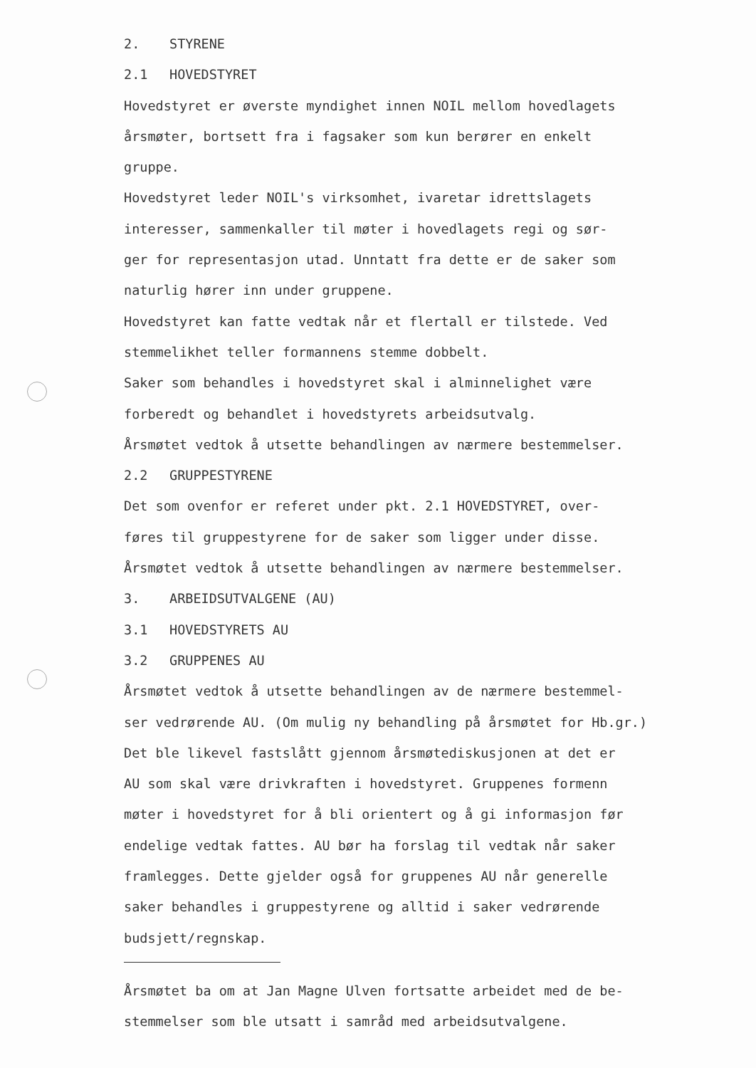2. STYRENE
2.1 HOVEDSTYRET
Hovedstyret er øverste myndighet innen NOIL mellom hovedlagets
årsmøter, bortsett fra i fagsaker som kun berører en enkelt
gruppe.
Hovedstyret leder NOIL's virksomhet, ivaretar idrettslagets
interesser, sammenkaller til møter i hovedlagets regi og sør-
ger for representasjon utad. Unntatt fra dette er de saker som
naturlig hører inn under gruppene.
Hovedstyret kan fatte vedtak når et flertall er tilstede. Ved
stemmelikhet teller formannens stemme dobbelt.
Saker som behandles i hovedstyret skal i alminnelighet være
forberedt og behandlet i hovedstyrets arbeidsutvalg.
Årsmøtet vedtok å utsette behandlingen av nærmere bestemmelser.
2.2 GRUPPESTYRENE
Det som ovenfor er referet under pkt. 2.1 HOVEDSTYRET, over-
føres til gruppestyrene for de saker som ligger under disse.
Årsmøtet vedtok å utsette behandlingen av nærmere bestemmelser.
3. ARBEIDSUTVALGENE (AU)
3.1 HOVEDSTYRETS AU
3.2 GRUPPENES AU
Årsmøtet vedtok å utsette behandlingen av de nærmere bestemmel-
ser vedrørende AU. (Om mulig ny behandling på årsmøtet for Hb.gr.)
Det ble likevel fastslått gjennom årsmøtediskusjonen at det er
AU som skal være drivkraften i hovedstyret. Gruppenes formenn
møter i hovedstyret for å bli orientert og å gi informasjon før
endelige vedtak fattes. AU bør ha forslag til vedtak når saker
framlegges. Dette gjelder også for gruppenes AU når generelle
saker behandles i gruppestyrene og alltid i saker vedrørende
budsjett/regnskap.
Årsmøtet ba om at Jan Magne Ulven fortsatte arbeidet med de be-
stemmelser som ble utsatt i samråd med arbeidsutvalgene.